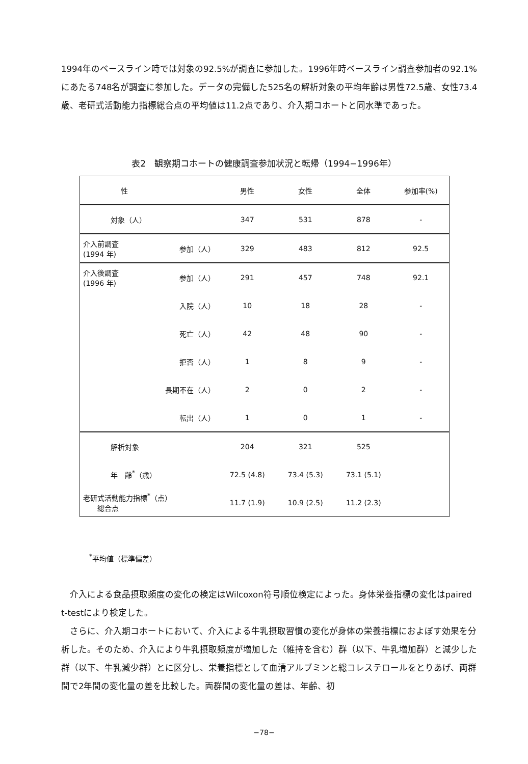1994年のベースライン時では対象の92.5%が調査に参加した。1996年時ベースライン調査参加者の92.1%にあたる748名が調査に参加した。データの完備した525名の解析対象の平均年齢は男性72.5歳、女性73.4歳、老研式活動能力指標総合点の平均値は11.2点であり、介入期コホートと同水準であった。
表2　観察期コホートの健康調査参加状況と転帰（1994−1996年）
| 性 | | 男性 | 女性 | 全体 | 参加率(%) |
| --- | --- | --- | --- | --- | --- |
| 対象（人） | | 347 | 531 | 878 | - |
| 介入前調査 (1994 年) | 参加（人） | 329 | 483 | 812 | 92.5 |
| 介入後調査 (1996 年) | 参加（人） | 291 | 457 | 748 | 92.1 |
| | 入院（人） | 10 | 18 | 28 | - |
| | 死亡（人） | 42 | 48 | 90 | - |
| | 拒否（人） | 1 | 8 | 9 | - |
| | 長期不在（人） | 2 | 0 | 2 | - |
| | 転出（人） | 1 | 0 | 1 | - |
| 解析対象 | | 204 | 321 | 525 | |
| 年 齢<sup>*</sup>（歳） | | 72.5 (4.8) | 73.4 (5.3) | 73.1 (5.1) | |
| 老研式活動能力指標<sup>*</sup>（点） 総合点 | | 11.7 (1.9) | 10.9 (2.5) | 11.2 (2.3) | |
<sup>*</sup> 平均値（標準偏差）
　介入による食品摂取頻度の変化の検定はWilcoxon符号順位検定によった。身体栄養指標の変化はpaired t-testにより検定した。
　さらに、介入期コホートにおいて、介入による牛乳摂取習慣の変化が身体の栄養指標におよぼす効果を分析した。そのため、介入により牛乳摂取頻度が増加した（維持を含む）群（以下、牛乳増加群）と減少した群（以下、牛乳減少群）とに区分し、栄養指標として血清アルブミンと総コレステロールをとりあげ、両群間で2年間の変化量の差を比較した。両群間の変化量の差は、年齢、初
−78−